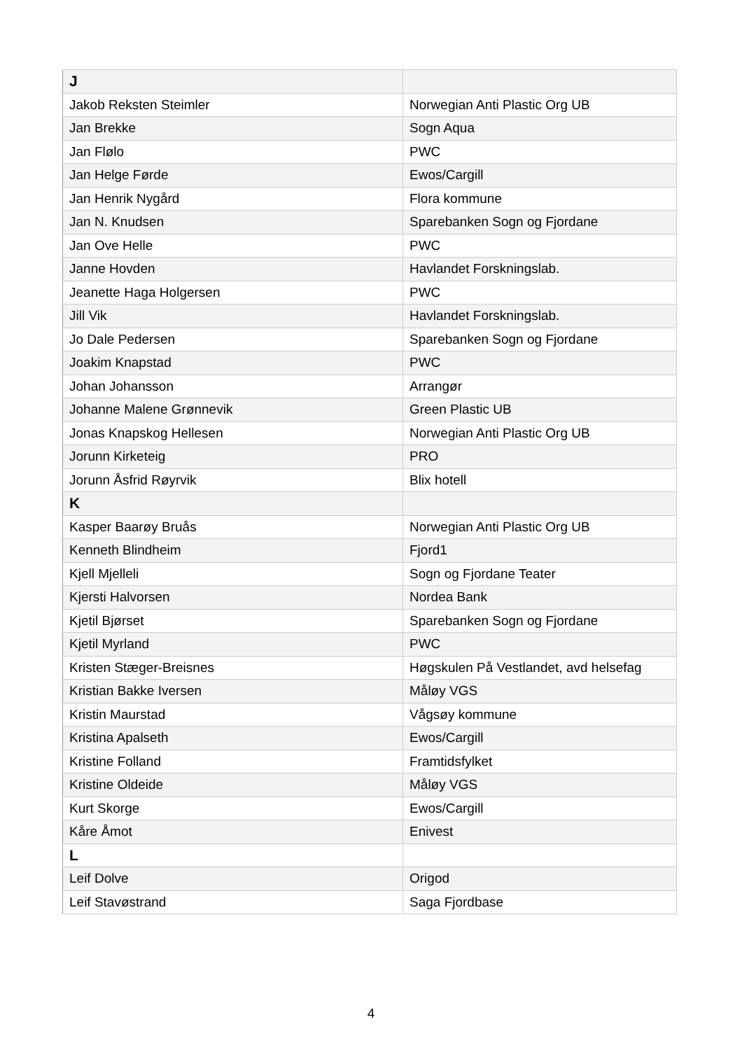| J | |
| Jakob Reksten Steimler | Norwegian Anti Plastic Org UB |
| Jan Brekke | Sogn Aqua |
| Jan Flølo | PWC |
| Jan Helge Førde | Ewos/Cargill |
| Jan Henrik Nygård | Flora kommune |
| Jan N. Knudsen | Sparebanken Sogn og Fjordane |
| Jan Ove Helle | PWC |
| Janne Hovden | Havlandet Forskningslab. |
| Jeanette Haga Holgersen | PWC |
| Jill Vik | Havlandet Forskningslab. |
| Jo Dale Pedersen | Sparebanken Sogn og Fjordane |
| Joakim Knapstad | PWC |
| Johan Johansson | Arrangør |
| Johanne Malene Grønnevik | Green Plastic UB |
| Jonas Knapskog Hellesen | Norwegian Anti Plastic Org UB |
| Jorunn Kirketeig | PRO |
| Jorunn Åsfrid Røyrvik | Blix hotell |
| K | |
| Kasper Baarøy Bruås | Norwegian Anti Plastic Org UB |
| Kenneth Blindheim | Fjord1 |
| Kjell Mjelleli | Sogn og Fjordane Teater |
| Kjersti Halvorsen | Nordea Bank |
| Kjetil Bjørset | Sparebanken Sogn og Fjordane |
| Kjetil Myrland | PWC |
| Kristen Stæger-Breisnes | Høgskulen På Vestlandet, avd helsefag |
| Kristian Bakke Iversen | Måløy VGS |
| Kristin Maurstad | Vågsøy kommune |
| Kristina Apalseth | Ewos/Cargill |
| Kristine Folland | Framtidsfylket |
| Kristine Oldeide | Måløy VGS |
| Kurt Skorge | Ewos/Cargill |
| Kåre Åmot | Enivest |
| L | |
| Leif Dolve | Origod |
| Leif Stavøstrand | Saga Fjordbase |
4